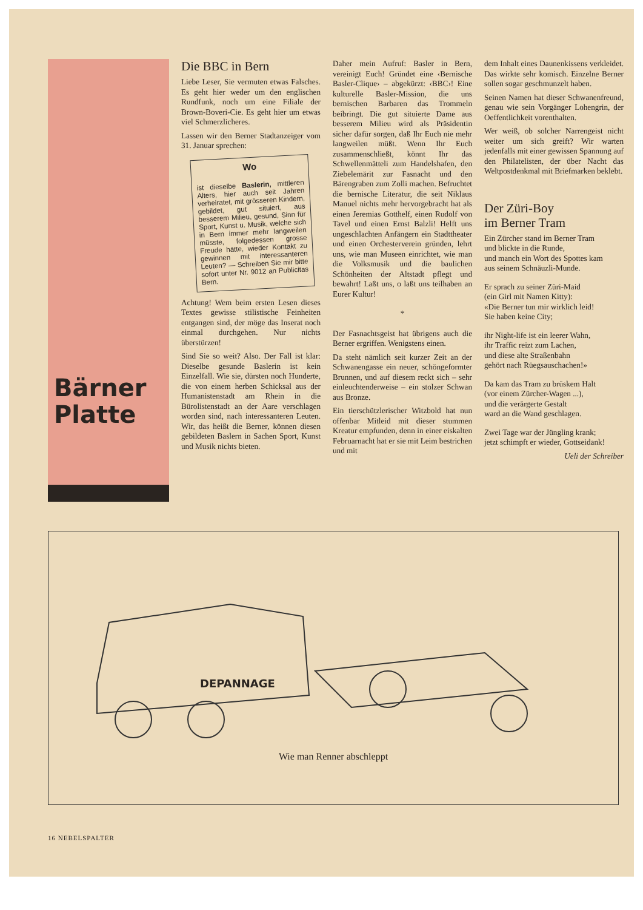Bärner
Platte
Die BBC in Bern
Liebe Leser, Sie vermuten etwas Falsches. Es geht hier weder um den englischen Rundfunk, noch um eine Filiale der Brown-Boveri-Cie. Es geht hier um etwas viel Schmerzlicheres.
Lassen wir den Berner Stadtanzeiger vom 31. Januar sprechen:
Wo
ist dieselbe Baslerin, mittleren Alters, hier auch seit Jahren verheiratet, mit grösseren Kindern, gebildet, gut situiert, aus besserem Milieu, gesund, Sinn für Sport, Kunst u. Musik, welche sich in Bern immer mehr langweilen müsste, folgedessen grosse Freude hätte, wieder Kontakt zu gewinnen mit interessanteren Leuten? — Schreiben Sie mir bitte sofort unter Nr. 9012 an Publicitas Bern.
Achtung! Wem beim ersten Lesen dieses Textes gewisse stilistische Feinheiten entgangen sind, der möge das Inserat noch einmal durchgehen. Nur nichts überstürzen!
Sind Sie so weit? Also. Der Fall ist klar: Dieselbe gesunde Baslerin ist kein Einzelfall. Wie sie, dürsten noch Hunderte, die von einem herben Schicksal aus der Humanistenstadt am Rhein in die Bürolistenstadt an der Aare verschlagen worden sind, nach interessanteren Leuten. Wir, das heißt die Berner, können diesen gebildeten Baslern in Sachen Sport, Kunst und Musik nichts bieten.
Daher mein Aufruf: Basler in Bern, vereinigt Euch! Gründet eine ‹Bernische Basler-Clique› – abgekürzt: ‹BBC›! Eine kulturelle Basler-Mission, die uns bernischen Barbaren das Trommeln beibringt. Die gut situierte Dame aus besserem Milieu wird als Präsidentin sicher dafür sorgen, daß Ihr Euch nie mehr langweilen müßt. Wenn Ihr Euch zusammenschließt, könnt Ihr das Schwellenmätteli zum Handelshafen, den Ziebelemärit zur Fasnacht und den Bärengraben zum Zolli machen. Befruchtet die bernische Literatur, die seit Niklaus Manuel nichts mehr hervorgebracht hat als einen Jeremias Gotthelf, einen Rudolf von Tavel und einen Ernst Balzli! Helft uns ungeschlachten Anfängern ein Stadttheater und einen Orchesterverein gründen, lehrt uns, wie man Museen einrichtet, wie man die Volksmusik und die baulichen Schönheiten der Altstadt pflegt und bewahrt! Laßt uns, o laßt uns teilhaben an Eurer Kultur!
*
Der Fasnachtsgeist hat übrigens auch die Berner ergriffen. Wenigstens einen.
Da steht nämlich seit kurzer Zeit an der Schwanengasse ein neuer, schöngeformter Brunnen, und auf diesem reckt sich – sehr einleuchtenderweise – ein stolzer Schwan aus Bronze.
Ein tierschützlerischer Witzbold hat nun offenbar Mitleid mit dieser stummen Kreatur empfunden, denn in einer eiskalten Februarnacht hat er sie mit Leim bestrichen und mit
dem Inhalt eines Daunenkissens verkleidet. Das wirkte sehr komisch. Einzelne Berner sollen sogar geschmunzelt haben.
Seinen Namen hat dieser Schwanenfreund, genau wie sein Vorgänger Lohengrin, der Oeffentlichkeit vorenthalten.
Wer weiß, ob solcher Narrengeist nicht weiter um sich greift? Wir warten jedenfalls mit einer gewissen Spannung auf den Philatelisten, der über Nacht das Weltpostdenkmal mit Briefmarken beklebt.
Der Züri-Boy
im Berner Tram
Ein Zürcher stand im Berner Tram
und blickte in die Runde,
und manch ein Wort des Spottes kam
aus seinem Schnäuzli-Munde.
Er sprach zu seiner Züri-Maid
(ein Girl mit Namen Kitty):
«Die Berner tun mir wirklich leid!
Sie haben keine City;
ihr Night-life ist ein leerer Wahn,
ihr Traffic reizt zum Lachen,
und diese alte Straßenbahn
gehört nach Rüegsauschachen!»
Da kam das Tram zu brüskem Halt
(vor einem Zürcher-Wagen ...),
und die verärgerte Gestalt
ward an die Wand geschlagen.
Zwei Tage war der Jüngling krank;
jetzt schimpft er wieder, Gottseidank!
Ueli der Schreiber
DEPANNAGE
Wie man Renner abschleppt
16 NEBELSPALTER